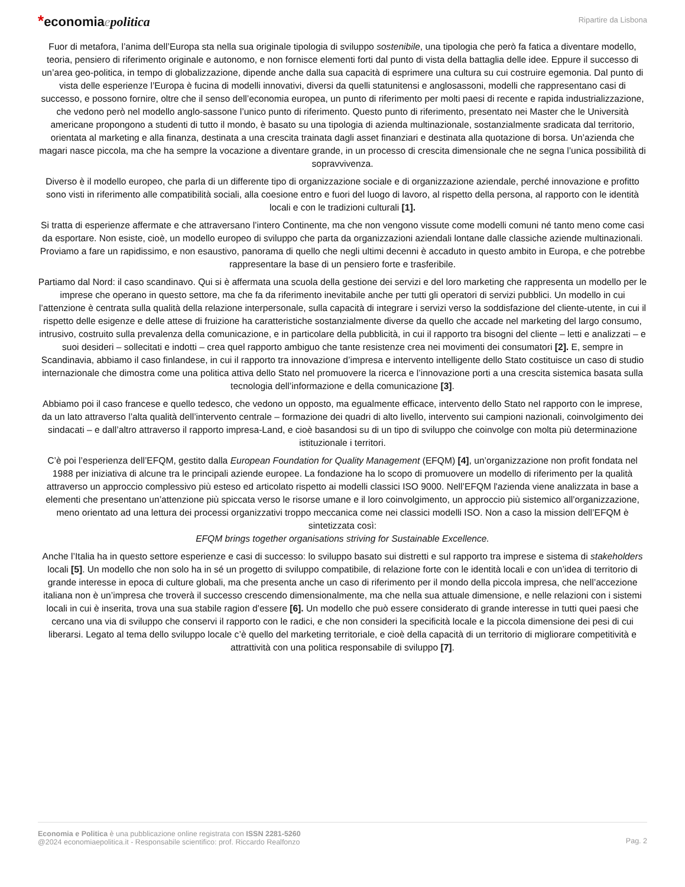*economiaepolitica
Ripartire da Lisbona
Fuor di metafora, l’anima dell’Europa sta nella sua originale tipologia di sviluppo sostenibile, una tipologia che però fa fatica a diventare modello, teoria, pensiero di riferimento originale e autonomo, e non fornisce elementi forti dal punto di vista della battaglia delle idee. Eppure il successo di un’area geo-politica, in tempo di globalizzazione, dipende anche dalla sua capacità di esprimere una cultura su cui costruire egemonia. Dal punto di vista delle esperienze l’Europa è fucina di modelli innovativi, diversi da quelli statunitensi e anglosassoni, modelli che rappresentano casi di successo, e possono fornire, oltre che il senso dell’economia europea, un punto di riferimento per molti paesi di recente e rapida industrializzazione, che vedono però nel modello anglo-sassone l’unico punto di riferimento. Questo punto di riferimento, presentato nei Master che le Università americane propongono a studenti di tutto il mondo, è basato su una tipologia di azienda multinazionale, sostanzialmente sradicata dal territorio, orientata al marketing e alla finanza, destinata a una crescita trainata dagli asset finanziari e destinata alla quotazione di borsa. Un’azienda che magari nasce piccola, ma che ha sempre la vocazione a diventare grande, in un processo di crescita dimensionale che ne segna l’unica possibilità di sopravvivenza.
Diverso è il modello europeo, che parla di un differente tipo di organizzazione sociale e di organizzazione aziendale, perché innovazione e profitto sono visti in riferimento alle compatibilità sociali, alla coesione entro e fuori del luogo di lavoro, al rispetto della persona, al rapporto con le identità locali e con le tradizioni culturali [1].
Si tratta di esperienze affermate e che attraversano l’intero Continente, ma che non vengono vissute come modelli comuni né tanto meno come casi da esportare. Non esiste, cioè, un modello europeo di sviluppo che parta da organizzazioni aziendali lontane dalle classiche aziende multinazionali. Proviamo a fare un rapidissimo, e non esaustivo, panorama di quello che negli ultimi decenni è accaduto in questo ambito in Europa, e che potrebbe rappresentare la base di un pensiero forte e trasferibile.
Partiamo dal Nord: il caso scandinavo. Qui si è affermata una scuola della gestione dei servizi e del loro marketing che rappresenta un modello per le imprese che operano in questo settore, ma che fa da riferimento inevitabile anche per tutti gli operatori di servizi pubblici. Un modello in cui l’attenzione è centrata sulla qualità della relazione interpersonale, sulla capacità di integrare i servizi verso la soddisfazione del cliente-utente, in cui il rispetto delle esigenze e delle attese di fruizione ha caratteristiche sostanzialmente diverse da quello che accade nel marketing del largo consumo, intrusivo, costruito sulla prevalenza della comunicazione, e in particolare della pubblicità, in cui il rapporto tra bisogni del cliente – letti e analizzati – e suoi desideri – sollecitati e indotti – crea quel rapporto ambiguo che tante resistenze crea nei movimenti dei consumatori [2]. E, sempre in Scandinavia, abbiamo il caso finlandese, in cui il rapporto tra innovazione d’impresa e intervento intelligente dello Stato costituisce un caso di studio internazionale che dimostra come una politica attiva dello Stato nel promuovere la ricerca e l’innovazione porti a una crescita sistemica basata sulla tecnologia dell’informazione e della comunicazione [3].
Abbiamo poi il caso francese e quello tedesco, che vedono un opposto, ma egualmente efficace, intervento dello Stato nel rapporto con le imprese, da un lato attraverso l’alta qualità dell’intervento centrale – formazione dei quadri di alto livello, intervento sui campioni nazionali, coinvolgimento dei sindacati – e dall’altro attraverso il rapporto impresa-Land, e cioè basandosi su di un tipo di sviluppo che coinvolge con molta più determinazione istituzionale i territori.
C’è poi l’esperienza dell’EFQM, gestito dalla European Foundation for Quality Management (EFQM) [4], un’organizzazione non profit fondata nel 1988 per iniziativa di alcune tra le principali aziende europee. La fondazione ha lo scopo di promuovere un modello di riferimento per la qualità attraverso un approccio complessivo più esteso ed articolato rispetto ai modelli classici ISO 9000. Nell’EFQM l'azienda viene analizzata in base a elementi che presentano un’attenzione più spiccata verso le risorse umane e il loro coinvolgimento, un approccio più sistemico all’organizzazione, meno orientato ad una lettura dei processi organizzativi troppo meccanica come nei classici modelli ISO. Non a caso la mission dell’EFQM è sintetizzata così:
EFQM brings together organisations striving for Sustainable Excellence.
Anche l’Italia ha in questo settore esperienze e casi di successo: lo sviluppo basato sui distretti e sul rapporto tra imprese e sistema di stakeholders locali [5]. Un modello che non solo ha in sé un progetto di sviluppo compatibile, di relazione forte con le identità locali e con un’idea di territorio di grande interesse in epoca di culture globali, ma che presenta anche un caso di riferimento per il mondo della piccola impresa, che nell’accezione italiana non è un’impresa che troverà il successo crescendo dimensionalmente, ma che nella sua attuale dimensione, e nelle relazioni con i sistemi locali in cui è inserita, trova una sua stabile ragion d’essere [6]. Un modello che può essere considerato di grande interesse in tutti quei paesi che cercano una via di sviluppo che conservi il rapporto con le radici, e che non consideri la specificità locale e la piccola dimensione dei pesi di cui liberarsi. Legato al tema dello sviluppo locale c’è quello del marketing territoriale, e cioè della capacità di un territorio di migliorare competitività e attrattività con una politica responsabile di sviluppo [7].
Economia e Politica è una pubblicazione online registrata con ISSN 2281-5260
@2024 economiaepolitica.it - Responsabile scientifico: prof. Riccardo Realfonzo
Pag. 2